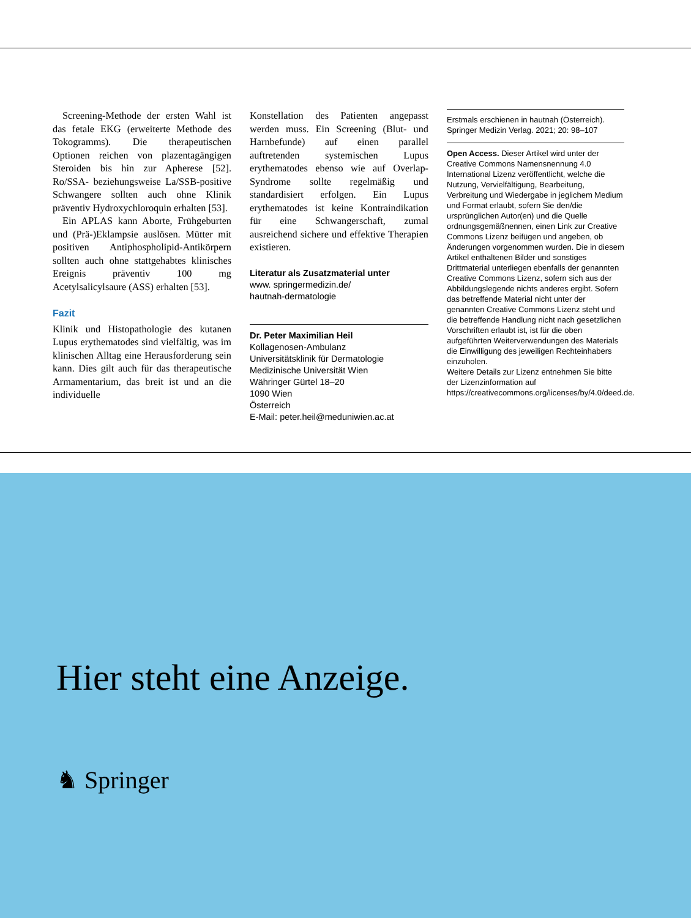Screening-Methode der ersten Wahl ist das fetale EKG (erweiterte Methode des Tokogramms). Die therapeutischen Optionen reichen von plazentagängigen Steroiden bis hin zur Apherese [52]. Ro/SSA- beziehungsweise La/SSB-positive Schwangere sollten auch ohne Klinik präventiv Hydroxychloroquin erhalten [53].
Ein APLAS kann Aborte, Frühgeburten und (Prä-)Eklampsie auslösen. Mütter mit positiven Antiphospholipid-Antikörpern sollten auch ohne stattgehabtes klinisches Ereignis präventiv 100 mg Acetylsalicylsaure (ASS) erhalten [53].
Fazit
Klinik und Histopathologie des kutanen Lupus erythematodes sind vielfältig, was im klinischen Alltag eine Herausforderung sein kann. Dies gilt auch für das therapeutische Armamentarium, das breit ist und an die individuelle
Konstellation des Patienten angepasst werden muss. Ein Screening (Blut- und Harnbefunde) auf einen parallel auftretenden systemischen Lupus erythematodes ebenso wie auf Overlap-Syndrome sollte regelmäßig und standardisiert erfolgen. Ein Lupus erythematodes ist keine Kontraindikation für eine Schwangerschaft, zumal ausreichend sichere und effektive Therapien existieren.
Literatur als Zusatzmaterial unter
www. springermedizin.de/
hautnah-dermatologie
Dr. Peter Maximilian Heil
Kollagenosen-Ambulanz
Universitätsklinik für Dermatologie
Medizinische Universität Wien
Währinger Gürtel 18–20
1090 Wien
Österreich
E-Mail: peter.heil@meduniwien.ac.at
Erstmals erschienen in hautnah (Österreich). Springer Medizin Verlag. 2021; 20: 98–107
Open Access. Dieser Artikel wird unter der Creative Commons Namensnennung 4.0 International Lizenz veröffentlicht, welche die Nutzung, Vervielfältigung, Bearbeitung, Verbreitung und Wiedergabe in jeglichem Medium und Format erlaubt, sofern Sie den/die ursprünglichen Autor(en) und die Quelle ordnungsgemäßnennen, einen Link zur Creative Commons Lizenz beifügen und angeben, ob Änderungen vorgenommen wurden. Die in diesem Artikel enthaltenen Bilder und sonstiges Drittmaterial unterliegen ebenfalls der genannten Creative Commons Lizenz, sofern sich aus der Abbildungslegende nichts anderes ergibt. Sofern das betreffende Material nicht unter der genannten Creative Commons Lizenz steht und die betreffende Handlung nicht nach gesetzlichen Vorschriften erlaubt ist, ist für die oben aufgeführten Weiterverwendungen des Materials die Einwilligung des jeweiligen Rechteinhabers einzuholen.
Weitere Details zur Lizenz entnehmen Sie bitte der Lizenzinformation auf https://creativecommons.org/licenses/by/4.0/deed.de.
Hier steht eine Anzeige.
♞ Springer